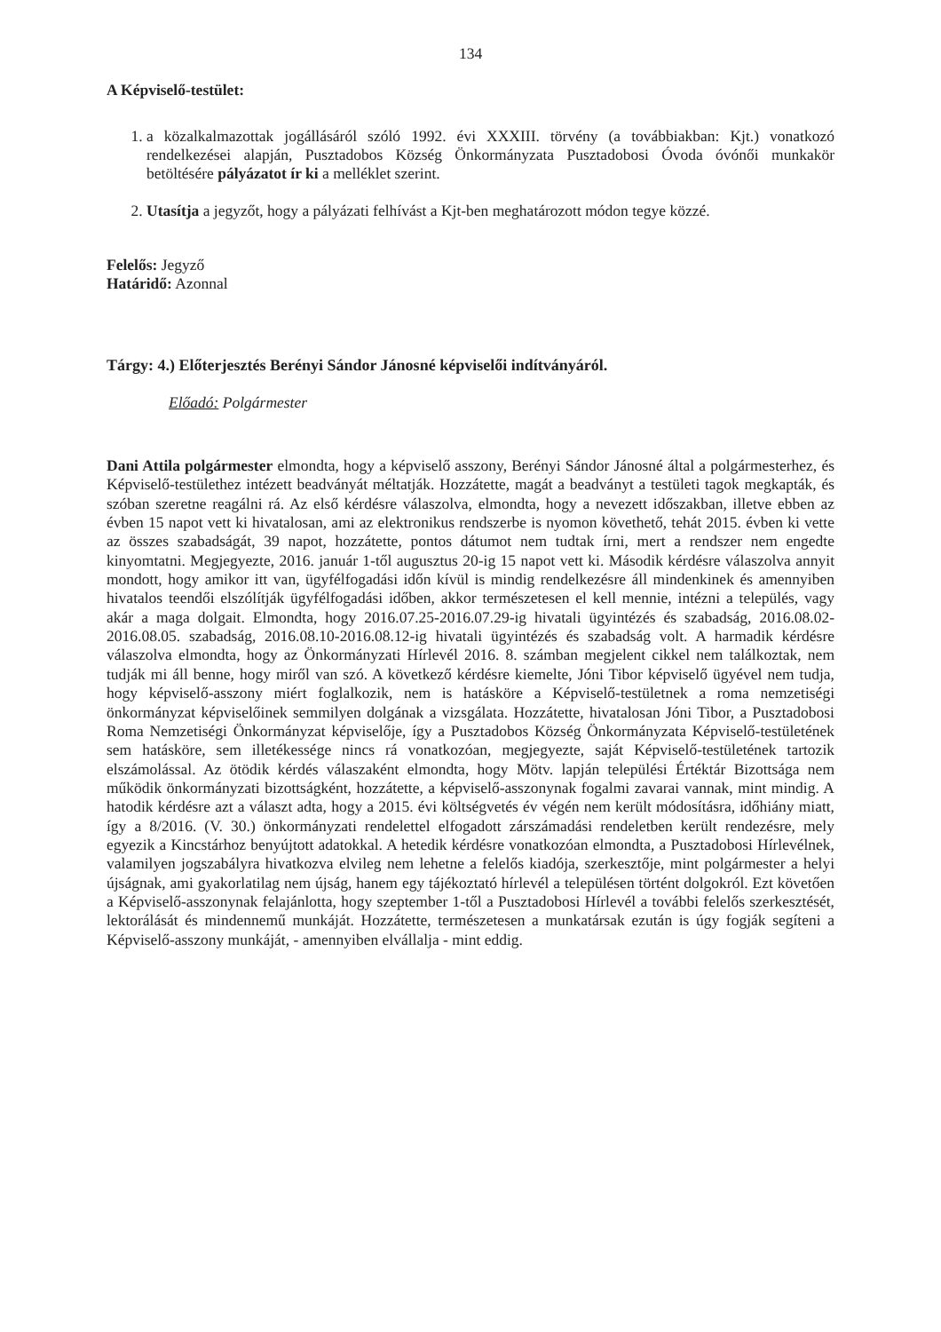134
A Képviselő-testület:
1. a közalkalmazottak jogállásáról szóló 1992. évi XXXIII. törvény (a továbbiakban: Kjt.) vonatkozó rendelkezései alapján, Pusztadobos Község Önkormányzata Pusztadobosi Óvoda óvónői munkakör betöltésére pályázatot ír ki a melléklet szerint.
2. Utasítja a jegyzőt, hogy a pályázati felhívást a Kjt-ben meghatározott módon tegye közzé.
Felelős: Jegyző
Határidő: Azonnal
Tárgy: 4.) Előterjesztés Berényi Sándor Jánosné képviselői indítványáról.
Előadó: Polgármester
Dani Attila polgármester elmondta, hogy a képviselő asszony, Berényi Sándor Jánosné által a polgármesterhez, és Képviselő-testülethez intézett beadványát méltatják. Hozzátette, magát a beadványt a testületi tagok megkapták, és szóban szeretne reagálni rá. Az első kérdésre válaszolva, elmondta, hogy a nevezett időszakban, illetve ebben az évben 15 napot vett ki hivatalosan, ami az elektronikus rendszerbe is nyomon követhető, tehát 2015. évben ki vette az összes szabadságát, 39 napot, hozzátette, pontos dátumot nem tudtak írni, mert a rendszer nem engedte kinyomtatni. Megjegyezte, 2016. január 1-től augusztus 20-ig 15 napot vett ki. Második kérdésre válaszolva annyit mondott, hogy amikor itt van, ügyfélfogadási időn kívül is mindig rendelkezésre áll mindenkinek és amennyiben hivatalos teendői elszólítják ügyfélfogadási időben, akkor természetesen el kell mennie, intézni a település, vagy akár a maga dolgait. Elmondta, hogy 2016.07.25-2016.07.29-ig hivatali ügyintézés és szabadság, 2016.08.02-2016.08.05. szabadság, 2016.08.10-2016.08.12-ig hivatali ügyintézés és szabadság volt. A harmadik kérdésre válaszolva elmondta, hogy az Önkormányzati Hírlevél 2016. 8. számban megjelent cikkel nem találkoztak, nem tudják mi áll benne, hogy miről van szó. A következő kérdésre kiemelte, Jóni Tibor képviselő ügyével nem tudja, hogy képviselő-asszony miért foglalkozik, nem is hatásköre a Képviselő-testületnek a roma nemzetiségi önkormányzat képviselőinek semmilyen dolgának a vizsgálata. Hozzátette, hivatalosan Jóni Tibor, a Pusztadobosi Roma Nemzetiségi Önkormányzat képviselője, így a Pusztadobos Község Önkormányzata Képviselő-testületének sem hatásköre, sem illetékessége nincs rá vonatkozóan, megjegyezte, saját Képviselő-testületének tartozik elszámolással. Az ötödik kérdés válaszaként elmondta, hogy Mötv. lapján települési Értéktár Bizottsága nem működik önkormányzati bizottságként, hozzátette, a képviselő-asszonynak fogalmi zavarai vannak, mint mindig. A hatodik kérdésre azt a választ adta, hogy a 2015. évi költségvetés év végén nem került módosításra, időhiány miatt, így a 8/2016. (V. 30.) önkormányzati rendelettel elfogadott zárszámadási rendeletben került rendezésre, mely egyezik a Kincstárhoz benyújtott adatokkal. A hetedik kérdésre vonatkozóan elmondta, a Pusztadobosi Hírlevélnek, valamilyen jogszabályra hivatkozva elvileg nem lehetne a felelős kiadója, szerkesztője, mint polgármester a helyi újságnak, ami gyakorlatilag nem újság, hanem egy tájékoztató hírlevél a településen történt dolgokról. Ezt követően a Képviselő-asszonynak felajánlotta, hogy szeptember 1-től a Pusztadobosi Hírlevél a további felelős szerkesztését, lektorálását és mindennemű munkáját. Hozzátette, természetesen a munkatársak ezután is úgy fogják segíteni a Képviselő-asszony munkáját, - amennyiben elvállalja - mint eddig.